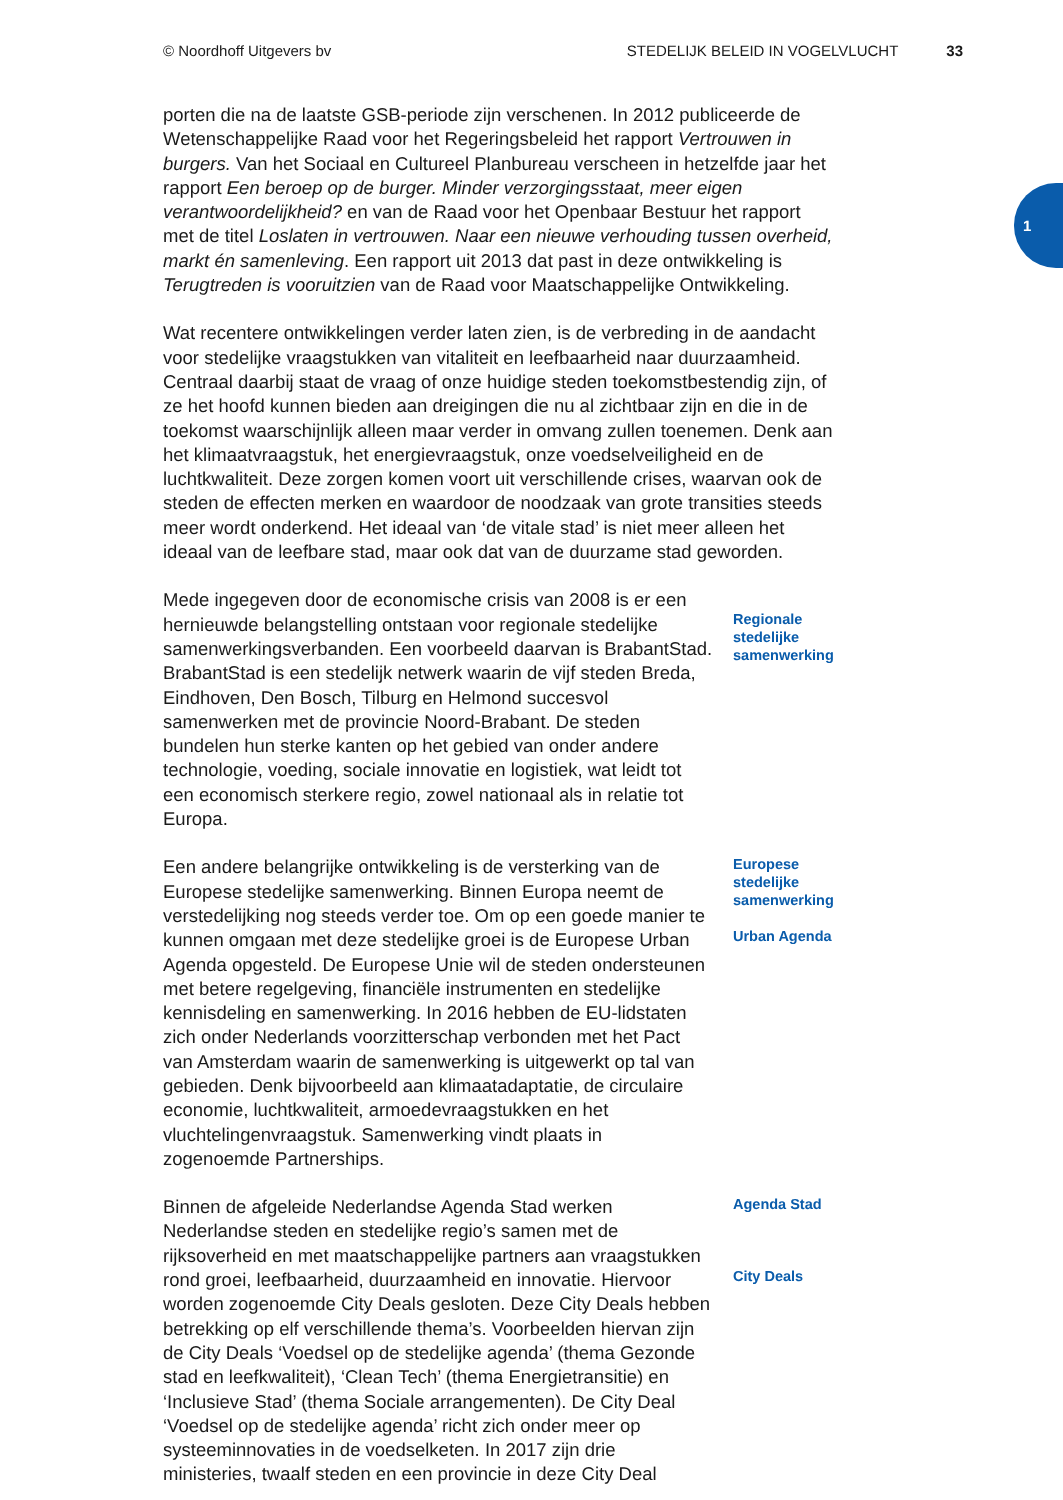© Noordhoff Uitgevers bv STEDELIJK BELEID IN VOGELVLUCHT 33
1
porten die na de laatste GSB-periode zijn verschenen. In 2012 publiceerde de Wetenschappelijke Raad voor het Regeringsbeleid het rapport Vertrouwen in burgers. Van het Sociaal en Cultureel Planbureau verscheen in hetzelfde jaar het rapport Een beroep op de burger. Minder verzorgingsstaat, meer eigen verantwoordelijkheid? en van de Raad voor het Openbaar Bestuur het rapport met de titel Loslaten in vertrouwen. Naar een nieuwe verhouding tussen overheid, markt én samenleving. Een rapport uit 2013 dat past in deze ontwikkeling is Terugtreden is vooruitzien van de Raad voor Maatschappelijke Ontwikkeling.
Wat recentere ontwikkelingen verder laten zien, is de verbreding in de aandacht voor stedelijke vraagstukken van vitaliteit en leefbaarheid naar duurzaamheid. Centraal daarbij staat de vraag of onze huidige steden toekomstbestendig zijn, of ze het hoofd kunnen bieden aan dreigingen die nu al zichtbaar zijn en die in de toekomst waarschijnlijk alleen maar verder in omvang zullen toenemen. Denk aan het klimaatvraagstuk, het energievraagstuk, onze voedselveiligheid en de luchtkwaliteit. Deze zorgen komen voort uit verschillende crises, waarvan ook de steden de effecten merken en waardoor de noodzaak van grote transities steeds meer wordt onderkend. Het ideaal van ‘de vitale stad’ is niet meer alleen het ideaal van de leefbare stad, maar ook dat van de duurzame stad geworden.
Mede ingegeven door de economische crisis van 2008 is er een hernieuwde belangstelling ontstaan voor regionale stedelijke samenwerkingsverbanden. Een voorbeeld daarvan is BrabantStad. BrabantStad is een stedelijk netwerk waarin de vijf steden Breda, Eindhoven, Den Bosch, Tilburg en Helmond succesvol samenwerken met de provincie Noord-Brabant. De steden bundelen hun sterke kanten op het gebied van onder andere technologie, voeding, sociale innovatie en logistiek, wat leidt tot een economisch sterkere regio, zowel nationaal als in relatie tot Europa.
Regionale stedelijke samenwerking
Een andere belangrijke ontwikkeling is de versterking van de Europese stedelijke samenwerking. Binnen Europa neemt de verstedelijking nog steeds verder toe. Om op een goede manier te kunnen omgaan met deze stedelijke groei is de Europese Urban Agenda opgesteld. De Europese Unie wil de steden ondersteunen met betere regelgeving, financiële instrumenten en stedelijke kennisdeling en samenwerking. In 2016 hebben de EU-lidstaten zich onder Nederlands voorzitterschap verbonden met het Pact van Amsterdam waarin de samenwerking is uitgewerkt op tal van gebieden. Denk bijvoorbeeld aan klimaatadaptatie, de circulaire economie, luchtkwaliteit, armoedevraagstukken en het vluchtelingenvraagstuk. Samenwerking vindt plaats in zogenoemde Partnerships.
Europese stedelijke samenwerking
Urban Agenda
Binnen de afgeleide Nederlandse Agenda Stad werken Nederlandse steden en stedelijke regio’s samen met de rijksoverheid en met maatschappelijke partners aan vraagstukken rond groei, leefbaarheid, duurzaamheid en innovatie. Hiervoor worden zogenoemde City Deals gesloten. Deze City Deals hebben betrekking op elf verschillende thema’s. Voorbeelden hiervan zijn de City Deals ‘Voedsel op de stedelijke agenda’ (thema Gezonde stad en leefkwaliteit), ‘Clean Tech’ (thema Energietransitie) en ‘Inclusieve Stad’ (thema Sociale arrangementen). De City Deal ‘Voedsel op de stedelijke agenda’ richt zich onder meer op systeeminnovaties in de voedselketen. In 2017 zijn drie ministeries, twaalf steden en een provincie in deze City Deal
Agenda Stad
City Deals